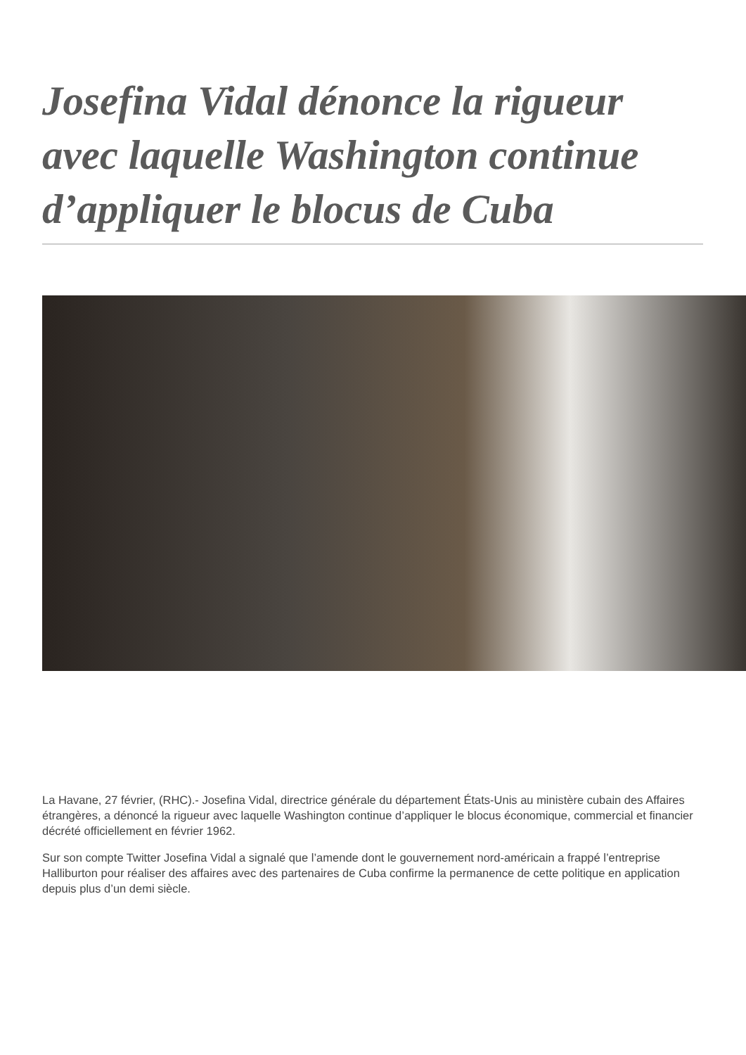Josefina Vidal dénonce la rigueur avec laquelle Washington continue d’appliquer le blocus de Cuba
La Havane, 27 février, (RHC).- Josefina Vidal, directrice générale du département États-Unis au ministère cubain des Affaires étrangères, a dénoncé la rigueur avec laquelle Washington continue d’appliquer le blocus économique, commercial et financier décrété officiellement en février 1962.
Sur son compte Twitter Josefina Vidal a signalé que l’amende dont le gouvernement nord-américain a frappé l’entreprise Halliburton pour réaliser des affaires avec des partenaires de Cuba confirme la permanence de cette politique en application depuis plus d’un demi siècle.